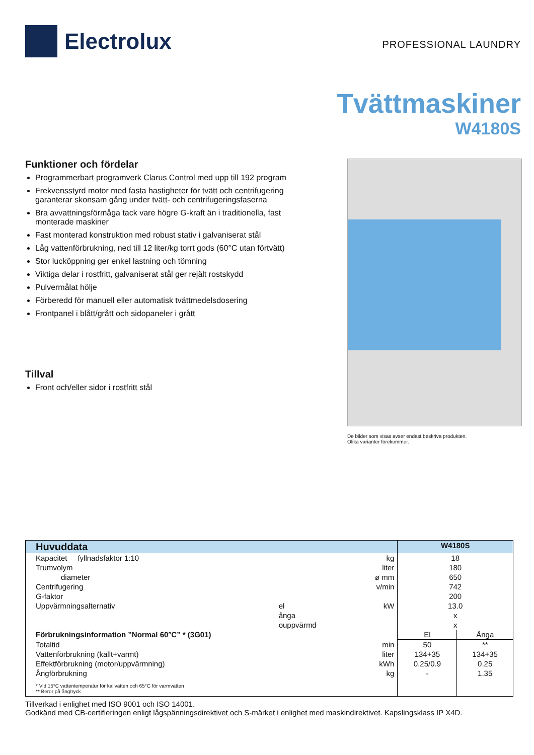Electrolux
PROFESSIONAL LAUNDRY
Tvättmaskiner
W4180S
Funktioner och fördelar
Programmerbart programverk Clarus Control med upp till 192 program
Frekvensstyrd motor med fasta hastigheter för tvätt och centrifugering garanterar skonsam gång under tvätt- och centrifugeringsfaserna
Bra avvattningsförmåga tack vare högre G-kraft än i traditionella, fast monterade maskiner
Fast monterad konstruktion med robust stativ i galvaniserat stål
Låg vattenförbrukning, ned till 12 liter/kg torrt gods (60°C utan förtvätt)
Stor lucköppning ger enkel lastning och tömning
Viktiga delar i rostfritt, galvaniserat stål ger rejält rostskydd
Pulvermålat hölje
Förberedd för manuell eller automatisk tvättmedelsdosering
Frontpanel i blått/grått och sidopaneler i grått
Tillval
Front och/eller sidor i rostfritt stål
De bilder som visas avser endast beskriva produkten.
Olika varianter förekommer.
| Huvuddata | | | W4180S | |
| --- | --- | --- | --- | --- |
| Kapacitet fyllnadsfaktor 1:10 | | kg | 18 | |
| Trumvolym | | liter | 180 | |
| diameter | | ø mm | 650 | |
| Centrifugering | | v/min | 742 | |
| G-faktor | | | 200 | |
| Uppvärmningsalternativ | el | kW | 13.0 | |
| | ånga | | x | |
| | ouppvärmd | | x | |
| Förbrukningsinformation ”Normal 60°C” * (3G01) | | | El | Ånga |
| Totaltid | | min | 50 | ** |
| Vattenförbrukning (kallt+varmt) | | liter | 134+35 | 134+35 |
| Effektförbrukning (motor/uppvärmning) | | kWh | 0.25/0.9 | 0.25 |
| Ångförbrukning | | kg | - | 1.35 |
| * Vid 15°C vattentemperatur för kallvatten och 65°C för varmvatten ** Beror på ångtryck | | | | |
Tillverkad i enlighet med ISO 9001 och ISO 14001.
Godkänd med CB-certifieringen enligt lågspänningsdirektivet och S-märket i enlighet med maskindirektivet. Kapslingsklass IP X4D.